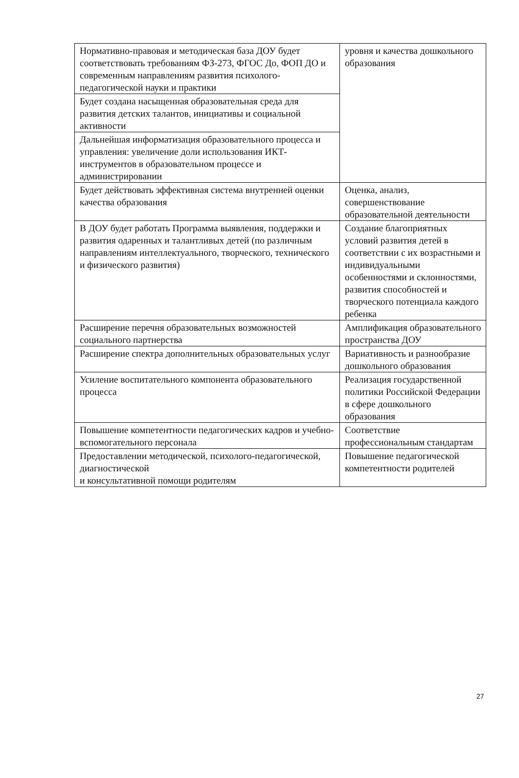| Нормативно-правовая и методическая база ДОУ будет соответствовать требованиям ФЗ-273, ФГОС До, ФОП ДО и современным направлениям развития психолого-педагогической науки и практики | уровня и качества дошкольного образования |
| Будет создана насыщенная образовательная среда для развития детских талантов, инициативы и социальной активности | |
| Дальнейшая информатизация образовательного процесса и управления: увеличение доли использования ИКТ-инструментов в образовательном процессе и администрировании | |
| Будет действовать эффективная система внутренней оценки качества образования | Оценка, анализ, совершенствование образовательной деятельности |
| В ДОУ будет работать Программа выявления, поддержки и развития одаренных и талантливых детей (по различным направлениям интеллектуального, творческого, технического и физического развития) | Создание благоприятных условий развития детей в соответствии с их возрастными и индивидуальными особенностями и склонностями, развития способностей и творческого потенциала каждого ребенка |
| Расширение перечня образовательных возможностей социального партнерства | Амплификация образовательного пространства ДОУ |
| Расширение спектра дополнительных образовательных услуг | Вариативность и разнообразие дошкольного образования |
| Усиление воспитательного компонента образовательного процесса | Реализация государственной политики Российской Федерации в сфере дошкольного образования |
| Повышение компетентности педагогических кадров и учебно-вспомогательного персонала | Соответствие профессиональным стандартам |
| Предоставлении методической, психолого-педагогической, диагностической и консультативной помощи родителям | Повышение педагогической компетентности родителей |
27